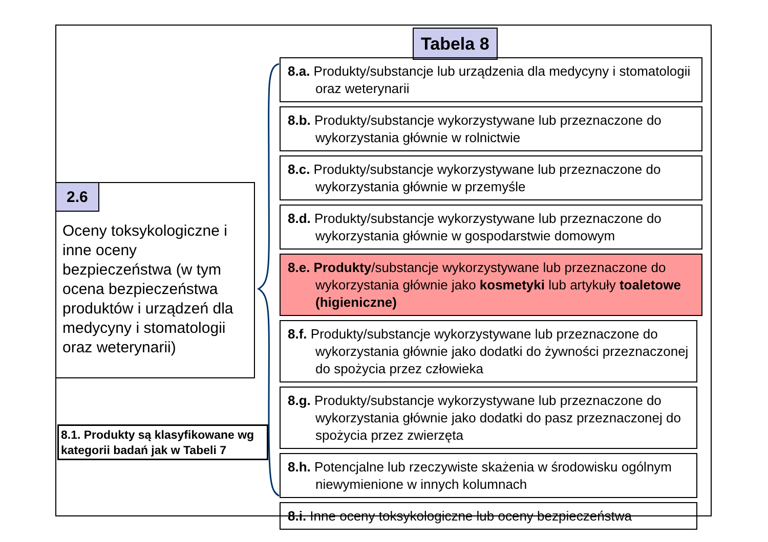2.6
Oceny toksykologiczne i inne oceny bezpieczeństwa (w tym ocena bezpieczeństwa produktów i urządzeń dla medycyny i stomatologii oraz weterynarii)
8.1. Produkty są klasyfikowane wg kategorii badań jak w Tabeli 7
Tabela 8
8.a. Produkty/substancje lub urządzenia dla medycyny i stomatologii oraz weterynarii
8.b. Produkty/substancje wykorzystywane lub przeznaczone do wykorzystania głównie w rolnictwie
8.c. Produkty/substancje wykorzystywane lub przeznaczone do wykorzystania głównie w przemyśle
8.d. Produkty/substancje wykorzystywane lub przeznaczone do wykorzystania głównie w gospodarstwie domowym
8.e. Produkty/substancje wykorzystywane lub przeznaczone do wykorzystania głównie jako kosmetyki lub artykuły toaletowe (higieniczne)
8.f. Produkty/substancje wykorzystywane lub przeznaczone do wykorzystania głównie jako dodatki do żywności przeznaczonej do spożycia przez człowieka
8.g. Produkty/substancje wykorzystywane lub przeznaczone do wykorzystania głównie jako dodatki do pasz przeznaczonej do spożycia przez zwierzęta
8.h. Potencjalne lub rzeczywiste skażenia w środowisku ogólnym niewymienione w innych kolumnach
8.i. Inne oceny toksykologiczne lub oceny bezpieczeństwa